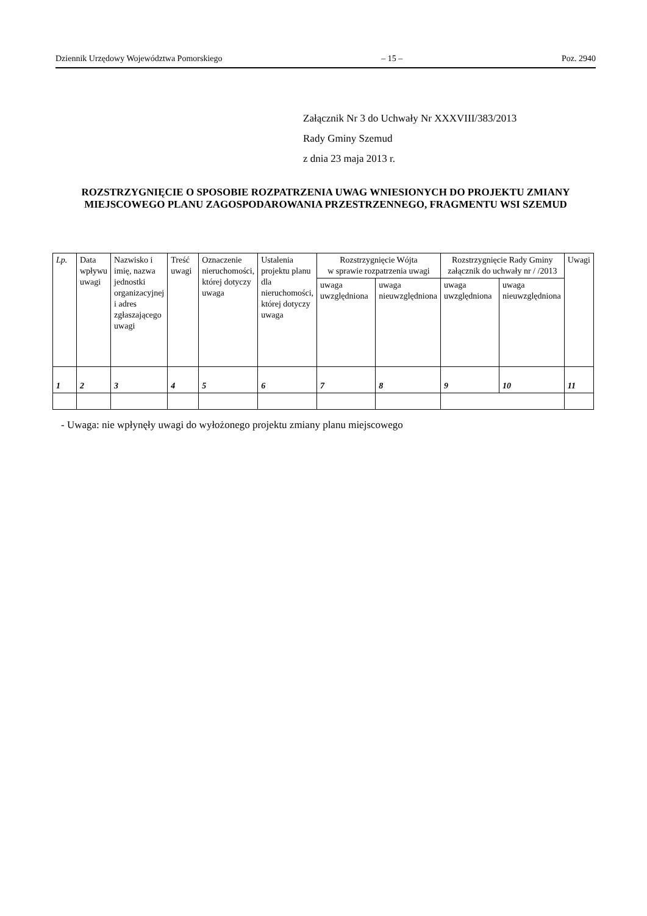Dziennik Urzędowy Województwa Pomorskiego – 15 – Poz. 2940
Załącznik Nr 3 do Uchwały Nr XXXVIII/383/2013
Rady Gminy Szemud
z dnia 23 maja 2013 r.
ROZSTRZYGNIĘCIE O SPOSOBIE ROZPATRZENIA UWAG WNIESIONYCH DO PROJEKTU ZMIANY MIEJSCOWEGO PLANU ZAGOSPODAROWANIA PRZESTRZENNEGO, FRAGMENTU WSI SZEMUD
| Lp. | Data wpływu uwagi | Nazwisko i imię, nazwa jednostki organizacyjnej i adres zgłaszającego uwagi | Treść uwagi | Oznaczenie nieruchomości, której dotyczy uwaga | Ustalenia projektu planu dla nieruchomości, której dotyczy uwaga | Rozstrzygnięcie Wójta w sprawie rozpatrzenia uwagi | | Rozstrzygnięcie Rady Gminy załącznik do uchwały nr / /2013 | | Uwagi |
| --- | --- | --- | --- | --- | --- | --- | --- | --- | --- | --- |
| | | | | | | uwaga uwzględniona | uwaga nieuwzględniona | uwaga uwzględniona | uwaga nieuwzględniona | |
| 1 | 2 | 3 | 4 | 5 | 6 | 7 | 8 | 9 | 10 | 11 |
- Uwaga: nie wpłynęły uwagi do wyłożonego projektu zmiany planu miejscowego